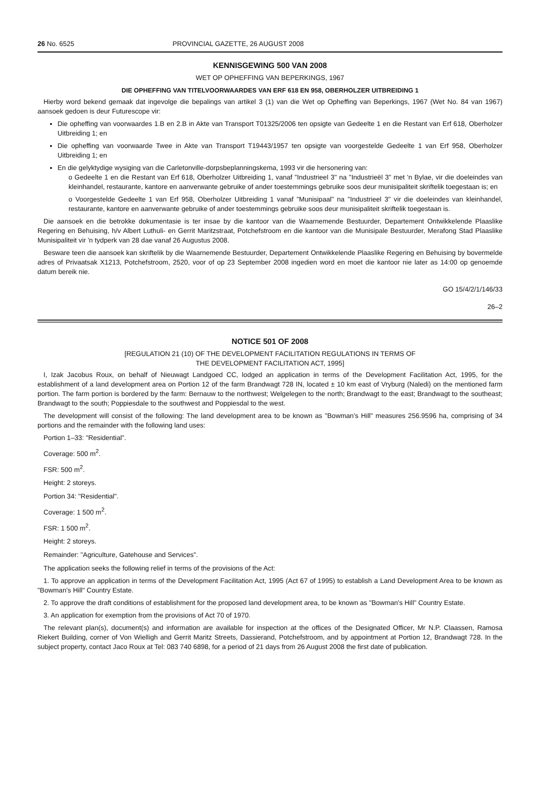26 No. 6525 PROVINCIAL GAZETTE, 26 AUGUST 2008
KENNISGEWING 500 VAN 2008
WET OP OPHEFFING VAN BEPERKINGS, 1967
DIE OPHEFFING VAN TITELVOORWAARDES VAN ERF 618 EN 958, OBERHOLZER UITBREIDING 1
Hierby word bekend gemaak dat ingevolge die bepalings van artikel 3 (1) van die Wet op Opheffing van Beperkings, 1967 (Wet No. 84 van 1967) aansoek gedoen is deur Futurescope vir:
Die opheffing van voorwaardes 1.B en 2.B in Akte van Transport T01325/2006 ten opsigte van Gedeelte 1 en die Restant van Erf 618, Oberholzer Uitbreiding 1; en
Die opheffing van voorwaarde Twee in Akte van Transport T19443/1957 ten opsigte van voorgestelde Gedeelte 1 van Erf 958, Oberholzer Uitbreiding 1; en
En die gelyktydige wysiging van die Carletonville-dorpsbeplanningskema, 1993 vir die hersonering van:
o Gedeelte 1 en die Restant van Erf 618, Oberholzer Uitbreiding 1, vanaf "Industrieel 3" na "Industrieël 3" met 'n Bylae, vir die doeleindes van kleinhandel, restaurante, kantore en aanverwante gebruike of ander toestemmings gebruike soos deur munisipaliteit skriftelik toegestaan is; en
o Voorgestelde Gedeelte 1 van Erf 958, Oberholzer Uitbreiding 1 vanaf "Munisipaal" na "Industrieel 3" vir die doeleindes van kleinhandel, restaurante, kantore en aanverwante gebruike of ander toestemmings gebruike soos deur munisipaliteit skriftelik toegestaan is.
Die aansoek en die betrokke dokumentasie is ter insae by die kantoor van die Waarnemende Bestuurder, Departement Ontwikkelende Plaaslike Regering en Behuising, h/v Albert Luthuli- en Gerrit Maritzstraat, Potchefstroom en die kantoor van die Munisipale Bestuurder, Merafong Stad Plaaslike Munisipaliteit vir 'n tydperk van 28 dae vanaf 26 Augustus 2008.
Besware teen die aansoek kan skriftelik by die Waarnemende Bestuurder, Departement Ontwikkelende Plaaslike Regering en Behuising by bovermelde adres of Privaatsak X1213, Potchefstroom, 2520, voor of op 23 September 2008 ingedien word en moet die kantoor nie later as 14:00 op genoemde datum bereik nie.
GO 15/4/2/1/146/33
26–2
NOTICE 501 OF 2008
[REGULATION 21 (10) OF THE DEVELOPMENT FACILITATION REGULATIONS IN TERMS OF
THE DEVELOPMENT FACILITATION ACT, 1995]
I, Izak Jacobus Roux, on behalf of Nieuwagt Landgoed CC, lodged an application in terms of the Development Facilitation Act, 1995, for the establishment of a land development area on Portion 12 of the farm Brandwagt 728 IN, located ± 10 km east of Vryburg (Naledi) on the mentioned farm portion. The farm portion is bordered by the farm: Bernauw to the northwest; Welgelegen to the north; Brandwagt to the east; Brandwagt to the southeast; Brandwagt to the south; Poppiesdale to the southwest and Poppiesdal to the west.
The development will consist of the following: The land development area to be known as "Bowman's Hill" measures 256.9596 ha, comprising of 34 portions and the remainder with the following land uses:
Portion 1–33: "Residential".
Coverage: 500 m<sup>2</sup>.
FSR: 500 m<sup>2</sup>.
Height: 2 storeys.
Portion 34: "Residential".
Coverage: 1 500 m<sup>2</sup>.
FSR: 1 500 m<sup>2</sup>.
Height: 2 storeys.
Remainder: "Agriculture, Gatehouse and Services".
The application seeks the following relief in terms of the provisions of the Act:
1. To approve an application in terms of the Development Facilitation Act, 1995 (Act 67 of 1995) to establish a Land Development Area to be known as "Bowman's Hill" Country Estate.
2. To approve the draft conditions of establishment for the proposed land development area, to be known as "Bowman's Hill" Country Estate.
3. An application for exemption from the provisions of Act 70 of 1970.
The relevant plan(s), document(s) and information are available for inspection at the offices of the Designated Officer, Mr N.P. Claassen, Ramosa Riekert Building, corner of Von Wielligh and Gerrit Maritz Streets, Dassierand, Potchefstroom, and by appointment at Portion 12, Brandwagt 728. In the subject property, contact Jaco Roux at Tel: 083 740 6898, for a period of 21 days from 26 August 2008 the first date of publication.